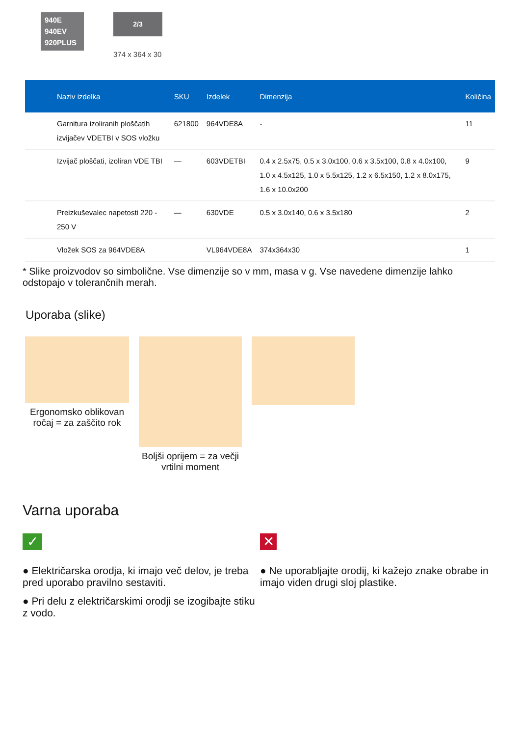940E
940EV
920PLUS
2/3
374 x 364 x 30
| Naziv izdelka | SKU | Izdelek | Dimenzija | Količina |
| --- | --- | --- | --- | --- |
| Garnitura izoliranih ploščatih izvijačev VDETBI v SOS vložku | 621800 | 964VDE8A | - | 11 |
| Izvijač ploščati, izoliran VDE TBI | — | 603VDETBI | 0.4 x 2.5x75, 0.5 x 3.0x100, 0.6 x 3.5x100, 0.8 x 4.0x100, 1.0 x 4.5x125, 1.0 x 5.5x125, 1.2 x 6.5x150, 1.2 x 8.0x175, 1.6 x 10.0x200 | 9 |
| Preizkuševalec napetosti 220 - 250 V | — | 630VDE | 0.5 x 3.0x140, 0.6 x 3.5x180 | 2 |
| Vložek SOS za 964VDE8A | | VL964VDE8A | 374x364x30 | 1 |
* Slike proizvodov so simbolične. Vse dimenzije so v mm, masa v g. Vse navedene dimenzije lahko odstopajo v tolerančnih merah.
Uporaba (slike)
Ergonomsko oblikovan ročaj = za zaščito rok
Boljši oprijem = za večji vrtilni moment
Varna uporaba
✓
● Električarska orodja, ki imajo več delov, je treba pred uporabo pravilno sestaviti.
● Pri delu z električarskimi orodji se izogibajte stiku z vodo.
✕
● Ne uporabljajte orodij, ki kažejo znake obrabe in imajo viden drugi sloj plastike.